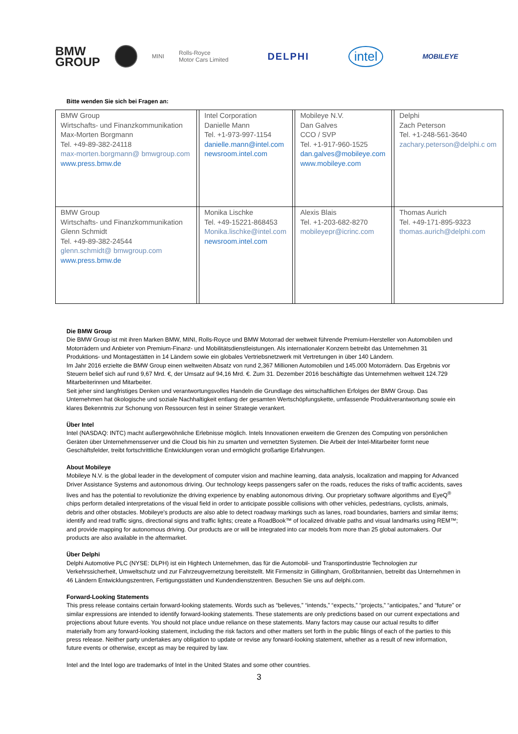BMW
GROUP
MINI
Rolls-Royce
Motor Cars Limited
DELPHI
intel
MOBILEYE
Bitte wenden Sie sich bei Fragen an:
| BMW Group Wirtschafts- und Finanzkommunikation Max-Morten Borgmann Tel. +49-89-382-24118 max-morten.borgmann@ bmwgroup.com www.press.bmw.de | | Intel Corporation Danielle Mann Tel. +1-973-997-1154 danielle.mann@intel.com newsroom.intel.com | | Mobileye N.V. Dan Galves CCO / SVP Tel. +1-917-960-1525 dan.galves@mobileye.com www.mobileye.com | | Delphi Zach Peterson Tel. +1-248-561-3640 zachary.peterson@delphi.c om |
| BMW Group Wirtschafts- und Finanzkommunikation Glenn Schmidt Tel. +49-89-382-24544 glenn.schmidt@ bmwgroup.com www.press.bmw.de | | Monika Lischke Tel. +49-15221-868453 Monika.lischke@intel.com newsroom.intel.com | | Alexis Blais Tel. +1-203-682-8270 mobileyepr@icrinc.com | | Thomas Aurich Tel. +49-171-895-9323 thomas.aurich@delphi.com |
Die BMW Group
Die BMW Group ist mit ihren Marken BMW, MINI, Rolls-Royce und BMW Motorrad der weltweit führende Premium-Hersteller von Automobilen und Motorrädern und Anbieter von Premium-Finanz- und Mobilitätsdienstleistungen. Als internationaler Konzern betreibt das Unternehmen 31 Produktions- und Montagestätten in 14 Ländern sowie ein globales Vertriebsnetzwerk mit Vertretungen in über 140 Ländern.
Im Jahr 2016 erzielte die BMW Group einen weltweiten Absatz von rund 2,367 Millionen Automobilen und 145.000 Motorrädern. Das Ergebnis vor Steuern belief sich auf rund 9,67 Mrd. €, der Umsatz auf 94,16 Mrd. €. Zum 31. Dezember 2016 beschäftigte das Unternehmen weltweit 124.729 Mitarbeiterinnen und Mitarbeiter.
Seit jeher sind langfristiges Denken und verantwortungsvolles Handeln die Grundlage des wirtschaftlichen Erfolges der BMW Group. Das Unternehmen hat ökologische und soziale Nachhaltigkeit entlang der gesamten Wertschöpfungskette, umfassende Produktverantwortung sowie ein klares Bekenntnis zur Schonung von Ressourcen fest in seiner Strategie verankert.
Über Intel
Intel (NASDAQ: INTC) macht außergewöhnliche Erlebnisse möglich. Intels Innovationen erweitern die Grenzen des Computing von persönlichen Geräten über Unternehmensserver und die Cloud bis hin zu smarten und vernetzten Systemen. Die Arbeit der Intel-Mitarbeiter formt neue Geschäftsfelder, treibt fortschrittliche Entwicklungen voran und ermöglicht großartige Erfahrungen.
About Mobileye
Mobileye N.V. is the global leader in the development of computer vision and machine learning, data analysis, localization and mapping for Advanced Driver Assistance Systems and autonomous driving. Our technology keeps passengers safer on the roads, reduces the risks of traffic accidents, saves lives and has the potential to revolutionize the driving experience by enabling autonomous driving. Our proprietary software algorithms and EyeQ<sup>®</sup> chips perform detailed interpretations of the visual field in order to anticipate possible collisions with other vehicles, pedestrians, cyclists, animals, debris and other obstacles. Mobileye's products are also able to detect roadway markings such as lanes, road boundaries, barriers and similar items; identify and read traffic signs, directional signs and traffic lights; create a RoadBook™ of localized drivable paths and visual landmarks using REM™; and provide mapping for autonomous driving. Our products are or will be integrated into car models from more than 25 global automakers. Our products are also available in the aftermarket.
Über Delphi
Delphi Automotive PLC (NYSE: DLPH) ist ein Hightech Unternehmen, das für die Automobil- und Transportindustrie Technologien zur Verkehrssicherheit, Umweltschutz und zur Fahrzeugvernetzung bereitstellt. Mit Firmensitz in Gillingham, Großbritannien, betreibt das Unternehmen in 46 Ländern Entwicklungszentren, Fertigungsstätten und Kundendienstzentren. Besuchen Sie uns auf delphi.com.
Forward-Looking Statements
This press release contains certain forward-looking statements. Words such as “believes,” “intends,” “expects,” “projects,” “anticipates,” and “future” or similar expressions are intended to identify forward-looking statements. These statements are only predictions based on our current expectations and projections about future events. You should not place undue reliance on these statements. Many factors may cause our actual results to differ materially from any forward-looking statement, including the risk factors and other matters set forth in the public filings of each of the parties to this press release. Neither party undertakes any obligation to update or revise any forward-looking statement, whether as a result of new information, future events or otherwise, except as may be required by law.
Intel and the Intel logo are trademarks of Intel in the United States and some other countries.
3